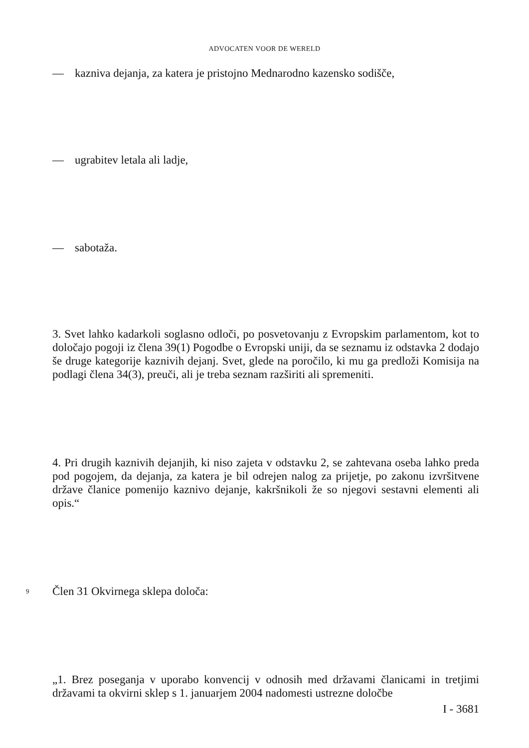ADVOCATEN VOOR DE WERELD
— kazniva dejanja, za katera je pristojno Mednarodno kazensko sodišče,
— ugrabitev letala ali ladje,
— sabotaža.
3. Svet lahko kadarkoli soglasno odloči, po posvetovanju z Evropskim parlamentom, kot to določajo pogoji iz člena 39(1) Pogodbe o Evropski uniji, da se seznamu iz odstavka 2 dodajo še druge kategorije kaznivih dejanj. Svet, glede na poročilo, ki mu ga predloži Komisija na podlagi člena 34(3), preuči, ali je treba seznam razširiti ali spremeniti.
4. Pri drugih kaznivih dejanjih, ki niso zajeta v odstavku 2, se zahtevana oseba lahko preda pod pogojem, da dejanja, za katera je bil odrejen nalog za prijetje, po zakonu izvršitvene države članice pomenijo kaznivo dejanje, kakršnikoli že so njegovi sestavni elementi ali opis.“
9 Člen 31 Okvirnega sklepa določa:
„1. Brez poseganja v uporabo konvencij v odnosih med državami članicami in tretjimi državami ta okvirni sklep s 1. januarjem 2004 nadomesti ustrezne določbe
I - 3681